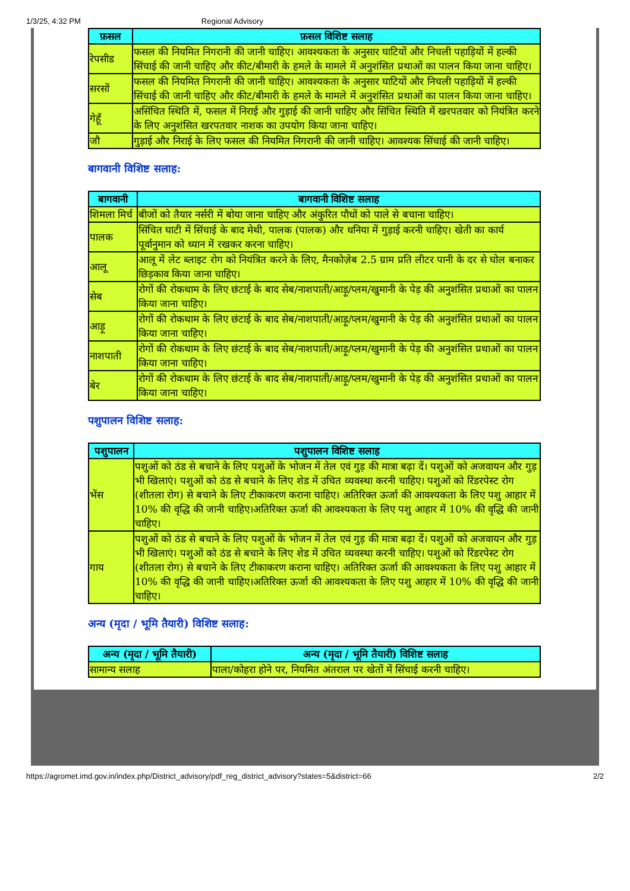1/3/25, 4:32 PM Regional Advisory
| फ़सल | फ़सल विशिष्ट सलाह |
| --- | --- |
| रेपसीड | फसल की नियमित निगरानी की जानी चाहिए। आवश्यकता के अनुसार घाटियों और निचली पहाड़ियों में हल्की सिंचाई की जानी चाहिए और कीट/बीमारी के हमले के मामले में अनुशंसित प्रथाओं का पालन किया जाना चाहिए। |
| सरसों | फसल की नियमित निगरानी की जानी चाहिए। आवश्यकता के अनुसार घाटियों और निचली पहाड़ियों में हल्की सिंचाई की जानी चाहिए और कीट/बीमारी के हमले के मामले में अनुशंसित प्रथाओं का पालन किया जाना चाहिए। |
| गेहूँ | असिंचित स्थिति में, फसल में निराई और गुड़ाई की जानी चाहिए और सिंचित स्थिति में खरपतवार को नियंत्रित करने के लिए अनुशंसित खरपतवार नाशक का उपयोग किया जाना चाहिए। |
| जौ | गुड़ाई और निराई के लिए फसल की नियमित निगरानी की जानी चाहिए। आवश्यक सिंचाई की जानी चाहिए। |
बागवानी विशिष्ट सलाह:
| बागवानी | बागवानी विशिष्ट सलाह |
| --- | --- |
| शिमला मिर्च | बीजों को तैयार नर्सरी में बोया जाना चाहिए और अंकुरित पौधों को पाले से बचाना चाहिए। |
| पालक | सिंचित घाटी में सिंचाई के बाद मेथी, पालक (पालक) और धनिया में गुड़ाई करनी चाहिए। खेती का कार्य पूर्वानुमान को ध्यान में रखकर करना चाहिए। |
| आलू | आलू में लेट ब्लाइट रोग को नियंत्रित करने के लिए, मैनकोज़ेब 2.5 ग्राम प्रति लीटर पानी के दर से घोल बनाकर छिड़काव किया जाना चाहिए। |
| सेब | रोगों की रोकथाम के लिए छंटाई के बाद सेब/नाशपाती/आड़ू/प्लम/खुमानी के पेड़ की अनुशंसित प्रथाओं का पालन किया जाना चाहिए। |
| आड़ू | रोगों की रोकथाम के लिए छंटाई के बाद सेब/नाशपाती/आड़ू/प्लम/खुमानी के पेड़ की अनुशंसित प्रथाओं का पालन किया जाना चाहिए। |
| नाशपाती | रोगों की रोकथाम के लिए छंटाई के बाद सेब/नाशपाती/आड़ू/प्लम/खुमानी के पेड़ की अनुशंसित प्रथाओं का पालन किया जाना चाहिए। |
| बेर | रोगों की रोकथाम के लिए छंटाई के बाद सेब/नाशपाती/आड़ू/प्लम/खुमानी के पेड़ की अनुशंसित प्रथाओं का पालन किया जाना चाहिए। |
पशुपालन विशिष्ट सलाह:
| पशुपालन | पशुपालन विशिष्ट सलाह |
| --- | --- |
| भेंस | पशुओं को ठंड से बचाने के लिए पशुओं के भोजन में तेल एवं गुड़ की मात्रा बढ़ा दें। पशुओं को अजवायन और गुड़ भी खिलाएं। पशुओं को ठंड से बचाने के लिए शेड में उचित व्यवस्था करनी चाहिए। पशुओं को रिंडरपेस्ट रोग (शीतला रोग) से बचाने के लिए टीकाकरण कराना चाहिए। अतिरिक्त ऊर्जा की आवश्यकता के लिए पशु आहार में 10% की वृद्धि की जानी चाहिए।अतिरिक्त ऊर्जा की आवश्यकता के लिए पशु आहार में 10% की वृद्धि की जानी चाहिए। |
| गाय | पशुओं को ठंड से बचाने के लिए पशुओं के भोजन में तेल एवं गुड़ की मात्रा बढ़ा दें। पशुओं को अजवायन और गुड़ भी खिलाएं। पशुओं को ठंड से बचाने के लिए शेड में उचित व्यवस्था करनी चाहिए। पशुओं को रिंडरपेस्ट रोग (शीतला रोग) से बचाने के लिए टीकाकरण कराना चाहिए। अतिरिक्त ऊर्जा की आवश्यकता के लिए पशु आहार में 10% की वृद्धि की जानी चाहिए।अतिरिक्त ऊर्जा की आवश्यकता के लिए पशु आहार में 10% की वृद्धि की जानी चाहिए। |
अन्य (मृदा / भूमि तैयारी) विशिष्ट सलाह:
| अन्य (मृदा / भूमि तैयारी) | अन्य (मृदा / भूमि तैयारी) विशिष्ट सलाह |
| --- | --- |
| सामान्य सलाह | पाला/कोहरा होने पर, नियमित अंतराल पर खेतों में सिंचाई करनी चाहिए। |
https://agromet.imd.gov.in/index.php/District_advisory/pdf_reg_district_advisory?states=5&district=66 2/2